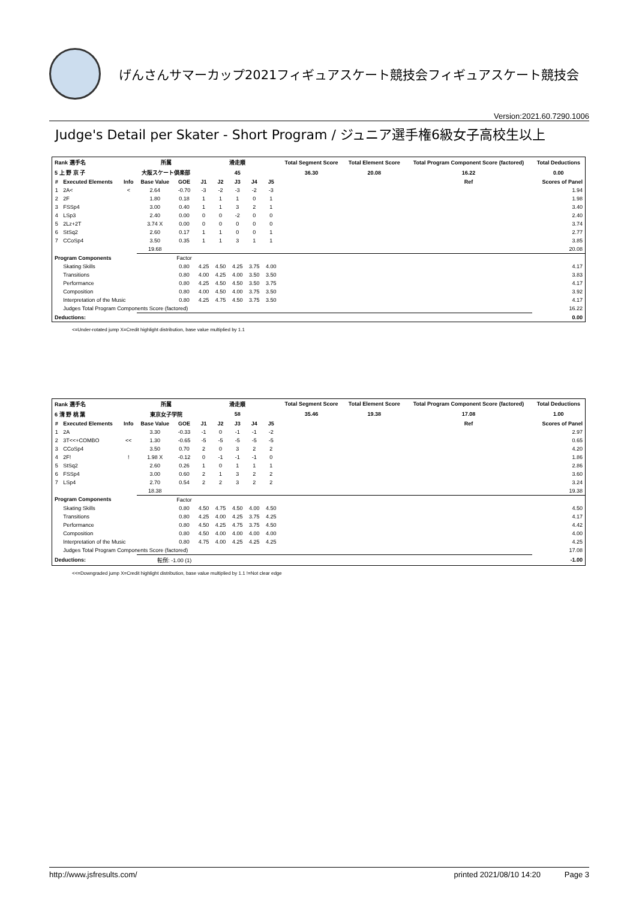げんさんサマーカップ2021フィギュアスケート競技会フィギュアスケート競技会
Version:2021.60.7290.1006
Judge's Detail per Skater - Short Program / ジュニア選手権6級女子高校生以上
| Rank 選手名 | | | 所属 | | 滑走順 | | | | | Total Segment Score | Total Element Score | Total Program Component Score (factored) | Total Deductions |
| --- | --- | --- | --- | --- | --- | --- | --- | --- | --- | --- | --- | --- | --- |
| 5 上 野 京 子 | | | 大阪スケート倶楽部 | | 45 | | | | | 36.30 | 20.08 | 16.22 | 0.00 |
| # | Executed Elements | Info | Base Value | GOE | J1 | J2 | J3 | J4 | J5 | | | Ref | Scores of Panel |
| 1 | 2A< | < | 2.64 | -0.70 | -3 | -2 | -3 | -2 | -3 | | | | 1.94 |
| 2 | 2F | | 1.80 | 0.18 | 1 | 1 | 1 | 0 | 1 | | | | 1.98 |
| 3 | FSSp4 | | 3.00 | 0.40 | 1 | 1 | 3 | 2 | 1 | | | | 3.40 |
| 4 | LSp3 | | 2.40 | 0.00 | 0 | 0 | -2 | 0 | 0 | | | | 2.40 |
| 5 | 2Lz+2T | | 3.74 X | 0.00 | 0 | 0 | 0 | 0 | 0 | | | | 3.74 |
| 6 | StSq2 | | 2.60 | 0.17 | 1 | 1 | 0 | 0 | 1 | | | | 2.77 |
| 7 | CCoSp4 | | 3.50 | 0.35 | 1 | 1 | 3 | 1 | 1 | | | | 3.85 |
| | | | 19.68 | | | | | | | | | | 20.08 |
| Program Components | | | | Factor | | | | | | | | | |
| | Skating Skills | | | 0.80 | 4.25 | 4.50 | 4.25 | 3.75 | 4.00 | | | | 4.17 |
| | Transitions | | | 0.80 | 4.00 | 4.25 | 4.00 | 3.50 | 3.50 | | | | 3.83 |
| | Performance | | | 0.80 | 4.25 | 4.50 | 4.50 | 3.50 | 3.75 | | | | 4.17 |
| | Composition | | | 0.80 | 4.00 | 4.50 | 4.00 | 3.75 | 3.50 | | | | 3.92 |
| | Interpretation of the Music | | | 0.80 | 4.25 | 4.75 | 4.50 | 3.75 | 3.50 | | | | 4.17 |
| | Judges Total Program Components Score (factored) | | | | | | | | | | | | 16.22 |
| Deductions: | | | | | | | | | | | | | 0.00 |
<=Under-rotated jump X=Credit highlight distribution, base value multiplied by 1.1
| Rank 選手名 | | | 所属 | | 滑走順 | | | | | Total Segment Score | Total Element Score | Total Program Component Score (factored) | Total Deductions |
| --- | --- | --- | --- | --- | --- | --- | --- | --- | --- | --- | --- | --- | --- |
| 6 清 野 桃 葉 | | | 東京女子学院 | | 58 | | | | | 35.46 | 19.38 | 17.08 | 1.00 |
| # | Executed Elements | Info | Base Value | GOE | J1 | J2 | J3 | J4 | J5 | | | Ref | Scores of Panel |
| 1 | 2A | | 3.30 | -0.33 | -1 | 0 | -1 | -1 | -2 | | | | 2.97 |
| 2 | 3T<<+COMBO | << | 1.30 | -0.65 | -5 | -5 | -5 | -5 | -5 | | | | 0.65 |
| 3 | CCoSp4 | | 3.50 | 0.70 | 2 | 0 | 3 | 2 | 2 | | | | 4.20 |
| 4 | 2F! | ! | 1.98 X | -0.12 | 0 | -1 | -1 | -1 | 0 | | | | 1.86 |
| 5 | StSq2 | | 2.60 | 0.26 | 1 | 0 | 1 | 1 | 1 | | | | 2.86 |
| 6 | FSSp4 | | 3.00 | 0.60 | 2 | 1 | 3 | 2 | 2 | | | | 3.60 |
| 7 | LSp4 | | 2.70 | 0.54 | 2 | 2 | 3 | 2 | 2 | | | | 3.24 |
| | | | 18.38 | | | | | | | | | | 19.38 |
| Program Components | | | | Factor | | | | | | | | | |
| | Skating Skills | | | 0.80 | 4.50 | 4.75 | 4.50 | 4.00 | 4.50 | | | | 4.50 |
| | Transitions | | | 0.80 | 4.25 | 4.00 | 4.25 | 3.75 | 4.25 | | | | 4.17 |
| | Performance | | | 0.80 | 4.50 | 4.25 | 4.75 | 3.75 | 4.50 | | | | 4.42 |
| | Composition | | | 0.80 | 4.50 | 4.00 | 4.00 | 4.00 | 4.00 | | | | 4.00 |
| | Interpretation of the Music | | | 0.80 | 4.75 | 4.00 | 4.25 | 4.25 | 4.25 | | | | 4.25 |
| | Judges Total Program Components Score (factored) | | | | | | | | | | | | 17.08 |
| Deductions: | | | 転倒: -1.00 (1) | | | | | | | | | | -1.00 |
<<=Downgraded jump X=Credit highlight distribution, base value multiplied by 1.1 !=Not clear edge
http://www.jsfresults.com/ printed 2021/08/10 14:20 Page 3